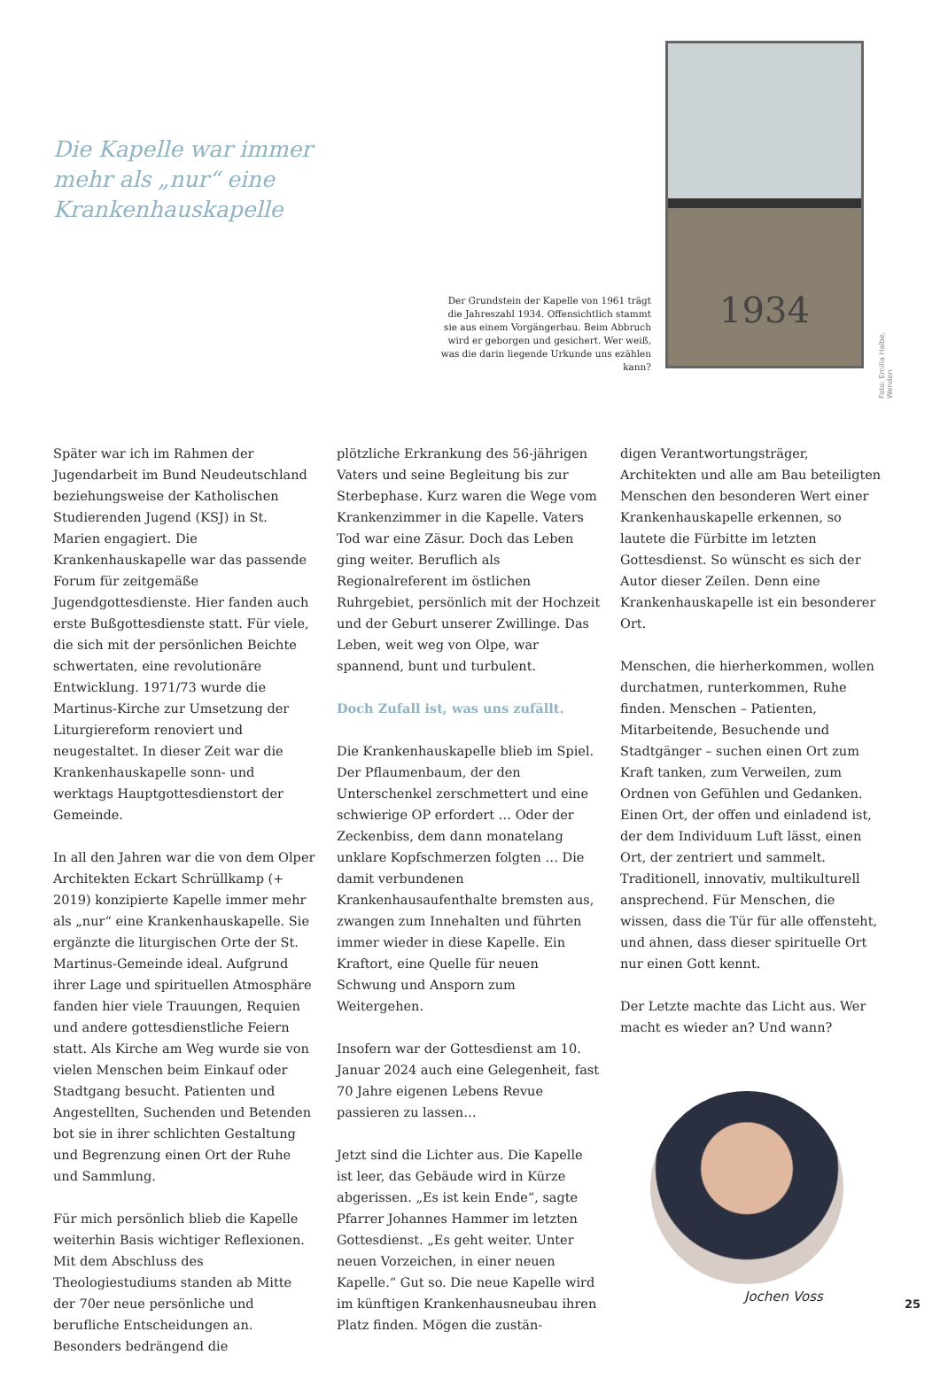Die Kapelle war immer mehr als „nur“ eine Krankenhauskapelle
Der Grundstein der Kapelle von 1961 trägt die Jahreszahl 1934. Offensichtlich stammt sie aus einem Vorgängerbau. Beim Abbruch wird er geborgen und gesichert. Wer weiß, was die darin liegende Urkunde uns ezählen kann?
1934
Foto: Emilia Halbe, Wenden
Später war ich im Rahmen der Jugendarbeit im Bund Neudeutschland beziehungsweise der Katholischen Studierenden Jugend (KSJ) in St. Marien engagiert. Die Krankenhauskapelle war das passende Forum für zeitgemäße Jugendgottesdienste. Hier fanden auch erste Bußgottesdienste statt. Für viele, die sich mit der persönlichen Beichte schwertaten, eine revolutionäre Entwicklung. 1971/73 wurde die Martinus-Kirche zur Umsetzung der Liturgiereform renoviert und neugestaltet. In dieser Zeit war die Krankenhauskapelle sonn- und werktags Hauptgottesdienstort der Gemeinde.
In all den Jahren war die von dem Olper Architekten Eckart Schrüllkamp (+ 2019) konzipierte Kapelle immer mehr als „nur“ eine Krankenhauskapelle. Sie ergänzte die liturgischen Orte der St. Martinus-Gemeinde ideal. Aufgrund ihrer Lage und spirituellen Atmosphäre fanden hier viele Trauungen, Requien und andere gottesdienstliche Feiern statt. Als Kirche am Weg wurde sie von vielen Menschen beim Einkauf oder Stadtgang besucht. Patienten und Angestellten, Suchenden und Betenden bot sie in ihrer schlichten Gestaltung und Begrenzung einen Ort der Ruhe und Sammlung.
Für mich persönlich blieb die Kapelle weiterhin Basis wichtiger Reflexionen. Mit dem Abschluss des Theologiestudiums standen ab Mitte der 70er neue persönliche und berufliche Entscheidungen an. Besonders bedrängend die
plötzliche Erkrankung des 56-jährigen Vaters und seine Begleitung bis zur Sterbephase. Kurz waren die Wege vom Krankenzimmer in die Kapelle. Vaters Tod war eine Zäsur. Doch das Leben ging weiter. Beruflich als Regionalreferent im östlichen Ruhrgebiet, persönlich mit der Hochzeit und der Geburt unserer Zwillinge. Das Leben, weit weg von Olpe, war spannend, bunt und turbulent.
Doch Zufall ist, was uns zufällt.
Die Krankenhauskapelle blieb im Spiel. Der Pflaumenbaum, der den Unterschenkel zerschmettert und eine schwierige OP erfordert … Oder der Zeckenbiss, dem dann monatelang unklare Kopfschmerzen folgten … Die damit verbundenen Krankenhausaufenthalte bremsten aus, zwangen zum Innehalten und führten immer wieder in diese Kapelle. Ein Kraftort, eine Quelle für neuen Schwung und Ansporn zum Weitergehen.
Insofern war der Gottesdienst am 10. Januar 2024 auch eine Gelegenheit, fast 70 Jahre eigenen Lebens Revue passieren zu lassen…
Jetzt sind die Lichter aus. Die Kapelle ist leer, das Gebäude wird in Kürze abgerissen. „Es ist kein Ende“, sagte Pfarrer Johannes Hammer im letzten Gottesdienst. „Es geht weiter. Unter neuen Vorzeichen, in einer neuen Kapelle.“ Gut so. Die neue Kapelle wird im künftigen Krankenhausneubau ihren Platz finden. Mögen die zustän-
digen Verantwortungsträger, Architekten und alle am Bau beteiligten Menschen den besonderen Wert einer Krankenhauskapelle erkennen, so lautete die Fürbitte im letzten Gottesdienst. So wünscht es sich der Autor dieser Zeilen. Denn eine Krankenhauskapelle ist ein besonderer Ort.
Menschen, die hierherkommen, wollen durchatmen, runterkommen, Ruhe finden. Menschen – Patienten, Mitarbeitende, Besuchende und Stadtgänger – suchen einen Ort zum Kraft tanken, zum Verweilen, zum Ordnen von Gefühlen und Gedanken. Einen Ort, der offen und einladend ist, der dem Individuum Luft lässt, einen Ort, der zentriert und sammelt. Traditionell, innovativ, multikulturell ansprechend. Für Menschen, die wissen, dass die Tür für alle offensteht, und ahnen, dass dieser spirituelle Ort nur einen Gott kennt.
Der Letzte machte das Licht aus. Wer macht es wieder an? Und wann?
Jochen Voss
25